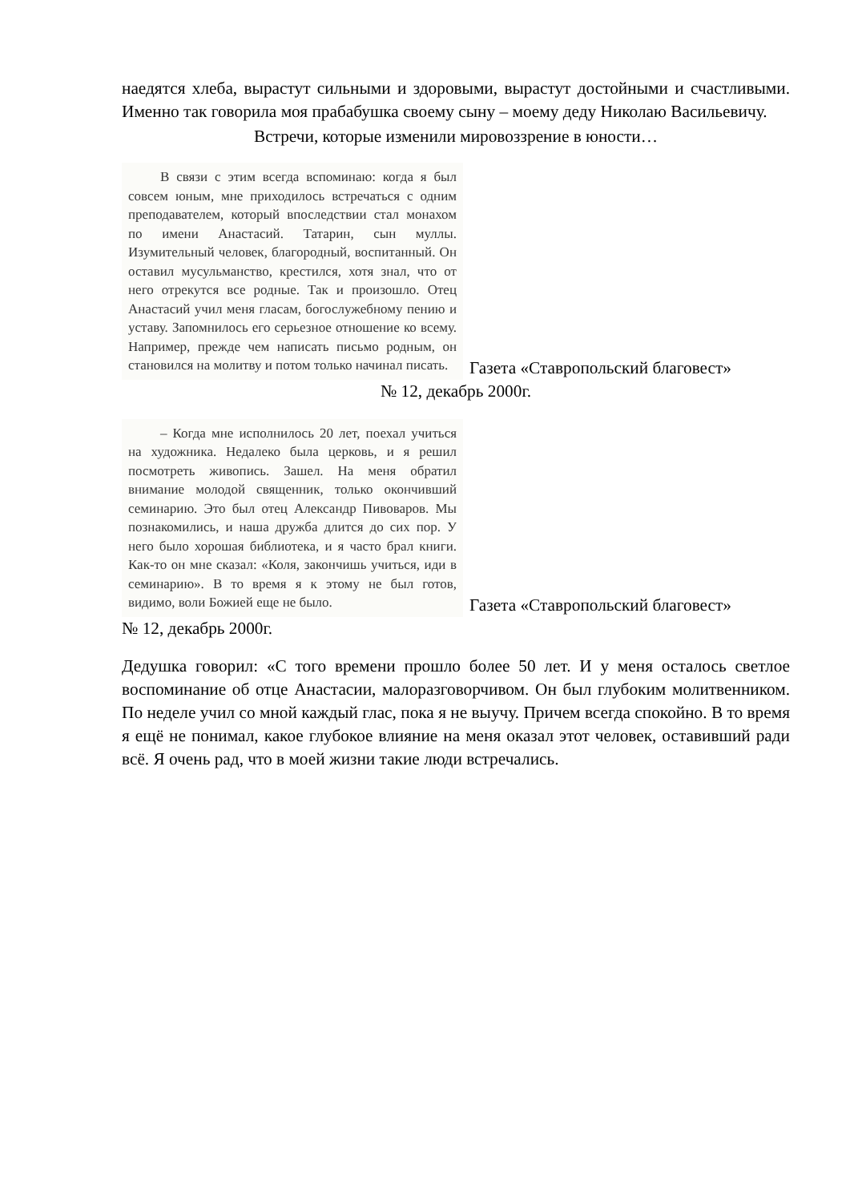наедятся хлеба, вырастут сильными и здоровыми, вырастут достойными и счастливыми. Именно так говорила моя прабабушка своему сыну – моему деду Николаю Васильевичу.
Встречи, которые изменили мировоззрение в юности…
В связи с этим всегда вспоминаю: когда я был совсем юным, мне приходилось встречаться с одним преподавателем, который впоследствии стал монахом по имени Анастасий. Татарин, сын муллы. Изумительный человек, благородный, воспитанный. Он оставил мусульманство, крестился, хотя знал, что от него отрекутся все родные. Так и произошло. Отец Анастасий учил меня гласам, богослужебному пению и уставу. Запомнилось его серьезное отношение ко всему. Например, прежде чем написать письмо родным, он становился на молитву и потом только начинал писать.
Газета «Ставропольский благовест»
№ 12, декабрь 2000г.
– Когда мне исполнилось 20 лет, поехал учиться на художника. Недалеко была церковь, и я решил посмотреть живопись. Зашел. На меня обратил внимание молодой священник, только окончивший семинарию. Это был отец Александр Пивоваров. Мы познакомились, и наша дружба длится до сих пор. У него было хорошая библиотека, и я часто брал книги. Как-то он мне сказал: «Коля, закончишь учиться, иди в семинарию». В то время я к этому не был готов, видимо, воли Божией еще не было.
Газета «Ставропольский благовест»
№ 12, декабрь 2000г.
Дедушка говорил: «С того времени прошло более 50 лет. И у меня осталось светлое воспоминание об отце Анастасии, малоразговорчивом. Он был глубоким молитвенником. По неделе учил со мной каждый глас, пока я не выучу. Причем всегда спокойно. В то время я ещё не понимал, какое глубокое влияние на меня оказал этот человек, оставивший ради всё. Я очень рад, что в моей жизни такие люди встречались.